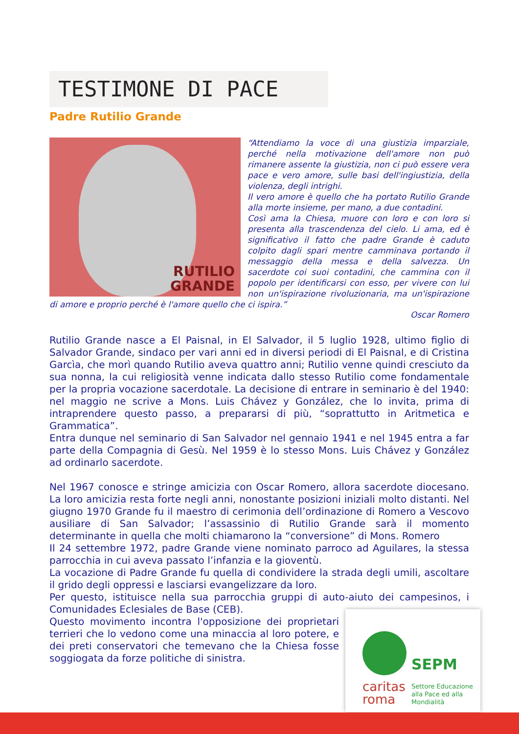TESTIMONE DI PACE
Padre Rutilio Grande
RUTILIO
GRANDE
“Attendiamo la voce di una giustizia imparziale, perché nella motivazione dell'amore non può rimanere assente la giustizia, non ci può essere vera pace e vero amore, sulle basi dell'ingiustizia, della violenza, degli intrighi.
Il vero amore è quello che ha portato Rutilio Grande alla morte insieme, per mano, a due contadini.
Così ama la Chiesa, muore con loro e con loro si presenta alla trascendenza del cielo. Li ama, ed è significativo il fatto che padre Grande è caduto colpito dagli spari mentre camminava portando il messaggio della messa e della salvezza. Un sacerdote coi suoi contadini, che cammina con il popolo per identificarsi con esso, per vivere con lui non un'ispirazione rivoluzionaria, ma un'ispirazione di amore e proprio perché è l'amore quello che ci ispira.”
Oscar Romero
Rutilio Grande nasce a El Paisnal, in El Salvador, il 5 luglio 1928, ultimo figlio di Salvador Grande, sindaco per vari anni ed in diversi periodi di El Paisnal, e di Cristina Garcìa, che morì quando Rutilio aveva quattro anni; Rutilio venne quindi cresciuto da sua nonna, la cui religiosità venne indicata dallo stesso Rutilio come fondamentale per la propria vocazione sacerdotale. La decisione di entrare in seminario è del 1940: nel maggio ne scrive a Mons. Luis Chávez y González, che lo invita, prima di intraprendere questo passo, a prepararsi di più, “soprattutto in Aritmetica e Grammatica”.
Entra dunque nel seminario di San Salvador nel gennaio 1941 e nel 1945 entra a far parte della Compagnia di Gesù. Nel 1959 è lo stesso Mons. Luis Chávez y González ad ordinarlo sacerdote.
Nel 1967 conosce e stringe amicizia con Oscar Romero, allora sacerdote diocesano. La loro amicizia resta forte negli anni, nonostante posizioni iniziali molto distanti. Nel giugno 1970 Grande fu il maestro di cerimonia dell’ordinazione di Romero a Vescovo ausiliare di San Salvador; l’assassinio di Rutilio Grande sarà il momento determinante in quella che molti chiamarono la “conversione” di Mons. Romero
Il 24 settembre 1972, padre Grande viene nominato parroco ad Aguilares, la stessa parrocchia in cui aveva passato l’infanzia e la gioventù.
La vocazione di Padre Grande fu quella di condividere la strada degli umili, ascoltare il grido degli oppressi e lasciarsi evangelizzare da loro.
Per questo, istituisce nella sua parrocchia gruppi di auto-aiuto dei campesinos, i Comunidades Eclesiales de Base (CEB).
Questo movimento incontra l'opposizione dei proprietari terrieri che lo vedono come una minaccia al loro potere, e dei preti conservatori che temevano che la Chiesa fosse soggiogata da forze politiche di sinistra.
SEPM
caritas
roma
Settore Educazione
alla Pace ed alla
Mondialità